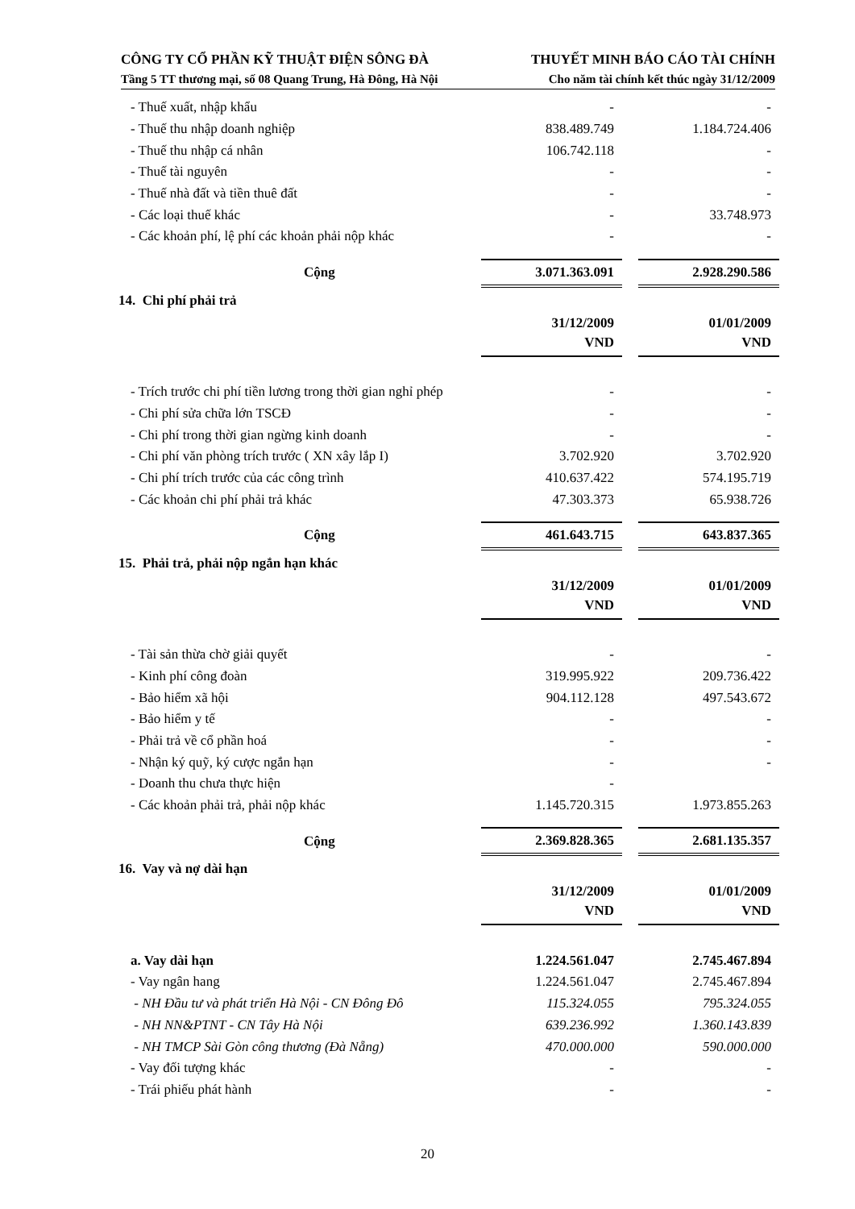CÔNG TY CỔ PHẦN KỸ THUẬT ĐIỆN SÔNG ĐÀ
Tầng 5 TT thương mại, số 08 Quang Trung, Hà Đông, Hà Nội
THUYẾT MINH BÁO CÁO TÀI CHÍNH
Cho năm tài chính kết thúc ngày 31/12/2009
| - Thuế xuất, nhập khẩu | - | | - |
| - Thuế thu nhập doanh nghiệp | 838.489.749 | | 1.184.724.406 |
| - Thuế thu nhập cá nhân | 106.742.118 | | - |
| - Thuế tài nguyên | - | | - |
| - Thuế nhà đất và tiền thuê đất | - | | - |
| - Các loại thuế khác | - | | 33.748.973 |
| - Các khoản phí, lệ phí các khoản phải nộp khác | - | | - |
| Cộng | 3.071.363.091 | | 2.928.290.586 |
| 14. Chi phí phải trả | | | |
| | 31/12/2009 VND | | 01/01/2009 VND |
| - Trích trước chi phí tiền lương trong thời gian nghỉ phép | - | | - |
| - Chi phí sửa chữa lớn TSCĐ | - | | - |
| - Chi phí trong thời gian ngừng kinh doanh | - | | - |
| - Chi phí văn phòng trích trước ( XN xây lắp I) | 3.702.920 | | 3.702.920 |
| - Chi phí trích trước của các công trình | 410.637.422 | | 574.195.719 |
| - Các khoản chi phí phải trả khác | 47.303.373 | | 65.938.726 |
| Cộng | 461.643.715 | | 643.837.365 |
| 15. Phải trả, phải nộp ngắn hạn khác | | | |
| | 31/12/2009 VND | | 01/01/2009 VND |
| - Tài sản thừa chờ giải quyết | - | | - |
| - Kinh phí công đoàn | 319.995.922 | | 209.736.422 |
| - Bảo hiểm xã hội | 904.112.128 | | 497.543.672 |
| - Bảo hiểm y tế | - | | - |
| - Phải trả về cổ phần hoá | - | | - |
| - Nhận ký quỹ, ký cược ngắn hạn | - | | - |
| - Doanh thu chưa thực hiện | - | | |
| - Các khoản phải trả, phải nộp khác | 1.145.720.315 | | 1.973.855.263 |
| Cộng | 2.369.828.365 | | 2.681.135.357 |
| 16. Vay và nợ dài hạn | | | |
| | 31/12/2009 VND | | 01/01/2009 VND |
| a. Vay dài hạn | 1.224.561.047 | | 2.745.467.894 |
| - Vay ngân hang | 1.224.561.047 | | 2.745.467.894 |
| - NH Đầu tư và phát triển Hà Nội - CN Đông Đô | 115.324.055 | | 795.324.055 |
| - NH NN&PTNT - CN Tây Hà Nội | 639.236.992 | | 1.360.143.839 |
| - NH TMCP Sài Gòn công thương (Đà Nẵng) | 470.000.000 | | 590.000.000 |
| - Vay đối tượng khác | - | | - |
| - Trái phiếu phát hành | - | | - |
20